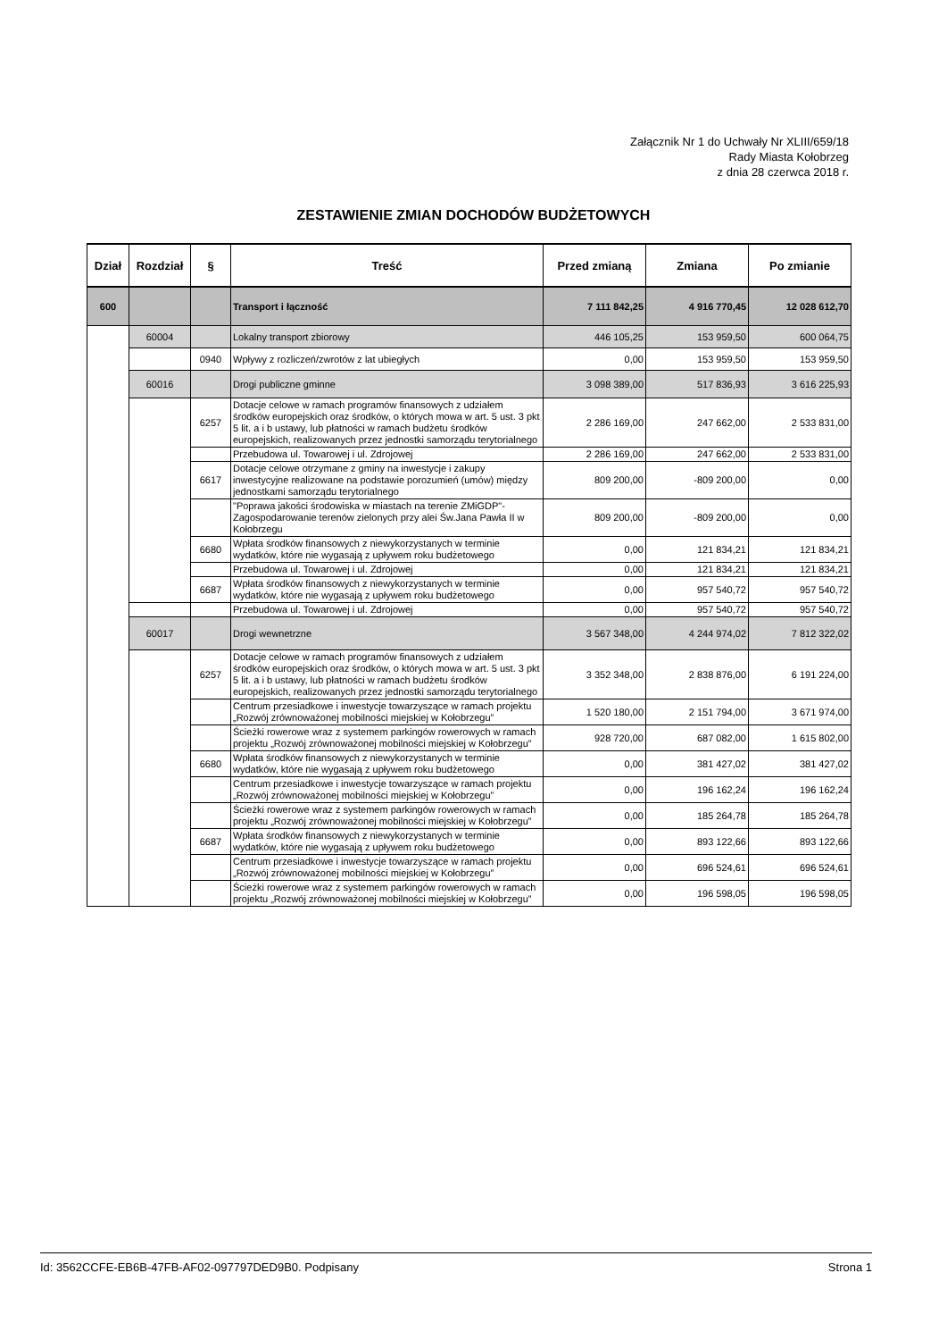Załącznik Nr 1 do Uchwały Nr XLIII/659/18
Rady Miasta Kołobrzeg
z dnia 28 czerwca 2018 r.
ZESTAWIENIE ZMIAN DOCHODÓW BUDŻETOWYCH
| Dział | Rozdział | § | Treść | Przed zmianą | Zmiana | Po zmianie |
| --- | --- | --- | --- | --- | --- | --- |
| 600 | | | Transport i łączność | 7 111 842,25 | 4 916 770,45 | 12 028 612,70 |
| | 60004 | | Lokalny transport zbiorowy | 446 105,25 | 153 959,50 | 600 064,75 |
| | | 0940 | Wpływy z rozliczeń/zwrotów z lat ubiegłych | 0,00 | 153 959,50 | 153 959,50 |
| | 60016 | | Drogi publiczne gminne | 3 098 389,00 | 517 836,93 | 3 616 225,93 |
| | | 6257 | Dotacje celowe w ramach programów finansowych z udziałem środków europejskich oraz środków, o których mowa w art. 5 ust. 3 pkt 5 lit. a i b ustawy, lub płatności w ramach budżetu środków europejskich, realizowanych przez jednostki samorządu terytorialnego | 2 286 169,00 | 247 662,00 | 2 533 831,00 |
| | | | Przebudowa ul. Towarowej i ul. Zdrojowej | 2 286 169,00 | 247 662,00 | 2 533 831,00 |
| | | 6617 | Dotacje celowe otrzymane z gminy na inwestycje i zakupy inwestycyjne realizowane na podstawie porozumień (umów) między jednostkami samorządu terytorialnego | 809 200,00 | -809 200,00 | 0,00 |
| | | | "Poprawa jakości środowiska w miastach na terenie ZMiGDP"- Zagospodarowanie terenów zielonych przy alei Św.Jana Pawła II w Kołobrzegu | 809 200,00 | -809 200,00 | 0,00 |
| | | 6680 | Wpłata środków finansowych z niewykorzystanych w terminie wydatków, które nie wygasają z upływem roku budżetowego | 0,00 | 121 834,21 | 121 834,21 |
| | | | Przebudowa ul. Towarowej i ul. Zdrojowej | 0,00 | 121 834,21 | 121 834,21 |
| | | 6687 | Wpłata środków finansowych z niewykorzystanych w terminie wydatków, które nie wygasają z upływem roku budżetowego | 0,00 | 957 540,72 | 957 540,72 |
| | | | Przebudowa ul. Towarowej i ul. Zdrojowej | 0,00 | 957 540,72 | 957 540,72 |
| | 60017 | | Drogi wewnetrzne | 3 567 348,00 | 4 244 974,02 | 7 812 322,02 |
| | | 6257 | Dotacje celowe w ramach programów finansowych z udziałem środków europejskich oraz środków, o których mowa w art. 5 ust. 3 pkt 5 lit. a i b ustawy, lub płatności w ramach budżetu środków europejskich, realizowanych przez jednostki samorządu terytorialnego | 3 352 348,00 | 2 838 876,00 | 6 191 224,00 |
| | | | Centrum przesiadkowe i inwestycje towarzyszące w ramach projektu „Rozwój zrównoważonej mobilności miejskiej w Kołobrzegu” | 1 520 180,00 | 2 151 794,00 | 3 671 974,00 |
| | | | Ścieżki rowerowe wraz z systemem parkingów rowerowych w ramach projektu „Rozwój zrównoważonej mobilności miejskiej w Kołobrzegu” | 928 720,00 | 687 082,00 | 1 615 802,00 |
| | | 6680 | Wpłata środków finansowych z niewykorzystanych w terminie wydatków, które nie wygasają z upływem roku budżetowego | 0,00 | 381 427,02 | 381 427,02 |
| | | | Centrum przesiadkowe i inwestycje towarzyszące w ramach projektu „Rozwój zrównoważonej mobilności miejskiej w Kołobrzegu” | 0,00 | 196 162,24 | 196 162,24 |
| | | | Ścieżki rowerowe wraz z systemem parkingów rowerowych w ramach projektu „Rozwój zrównoważonej mobilności miejskiej w Kołobrzegu” | 0,00 | 185 264,78 | 185 264,78 |
| | | 6687 | Wpłata środków finansowych z niewykorzystanych w terminie wydatków, które nie wygasają z upływem roku budżetowego | 0,00 | 893 122,66 | 893 122,66 |
| | | | Centrum przesiadkowe i inwestycje towarzyszące w ramach projektu „Rozwój zrównoważonej mobilności miejskiej w Kołobrzegu” | 0,00 | 696 524,61 | 696 524,61 |
| | | | Ścieżki rowerowe wraz z systemem parkingów rowerowych w ramach projektu „Rozwój zrównoważonej mobilności miejskiej w Kołobrzegu” | 0,00 | 196 598,05 | 196 598,05 |
Id: 3562CCFE-EB6B-47FB-AF02-097797DED9B0. Podpisany Strona 1